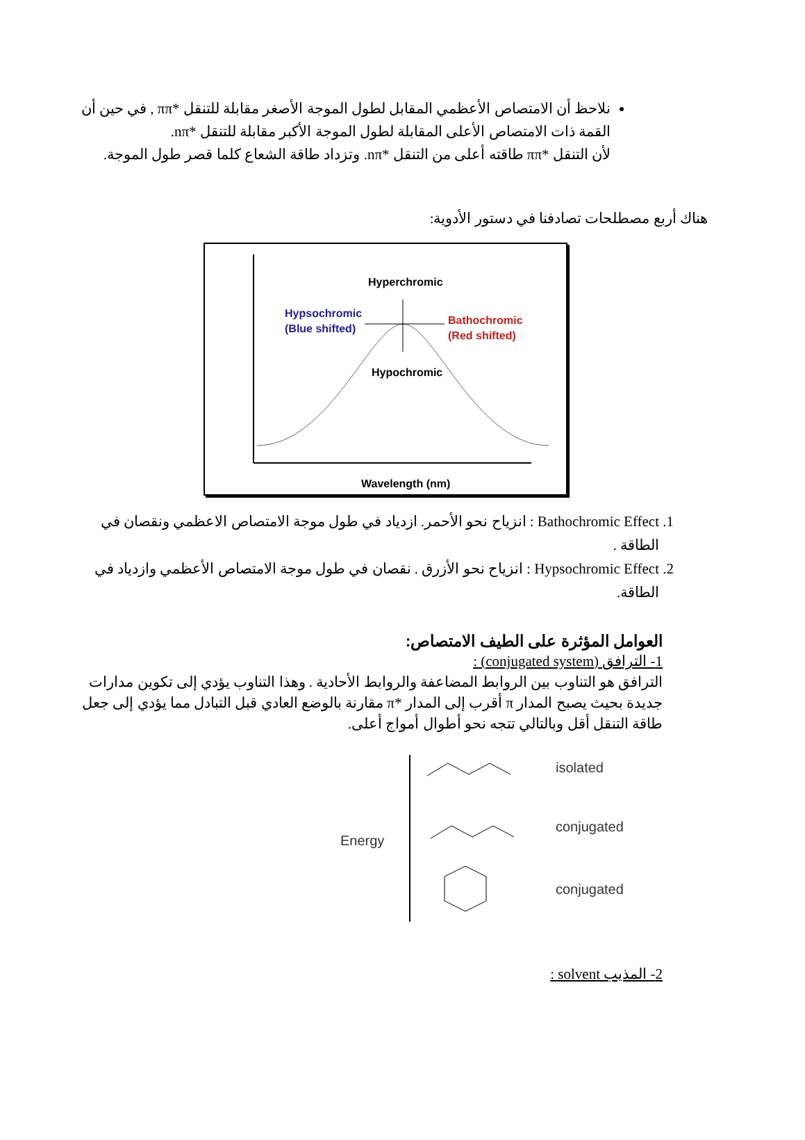نلاحظ أن الامتصاص الأعظمي المقابل لطول الموجة الأصغر مقابلة للتنقل *ππ , في حين أن القمة ذات الامتصاص الأعلى المقابلة لطول الموجة الأكبر مقابلة للتنقل *nπ.
لأن التنقل *ππ طاقته أعلى من التنقل *nπ. وتزداد طاقة الشعاع كلما قصر طول الموجة.
هناك أربع مصطلحات تصادفنا في دستور الأدوية:
Hyperchromic
Hypsochromic
(Blue shifted)
Bathochromic
(Red shifted)
Hypochromic
Wavelength (nm)
1. Bathochromic Effect : انزياح نحو الأحمر. ازدياد في طول موجة الامتصاص الاعظمي ونقصان في الطاقة .
2. Hypsochromic Effect : انزياح نحو الأزرق . نقصان في طول موجة الامتصاص الأعظمي وازدياد في الطاقة.
العوامل المؤثرة على الطيف الامتصاص:
1- الترافق (conjugated system) :
الترافق هو التناوب بين الروابط المضاعفة والروابط الأحادية . وهذا التناوب يؤدي إلى تكوين مدارات جديدة بحيث يصبح المدار π أقرب إلى المدار *π مقارنة بالوضع العادي قبل التبادل مما يؤدي إلى جعل طاقة التنقل أقل وبالتالي تتجه نحو أطوال أمواج أعلى.
Energy
isolated
conjugated
conjugated
2- المذيب solvent :